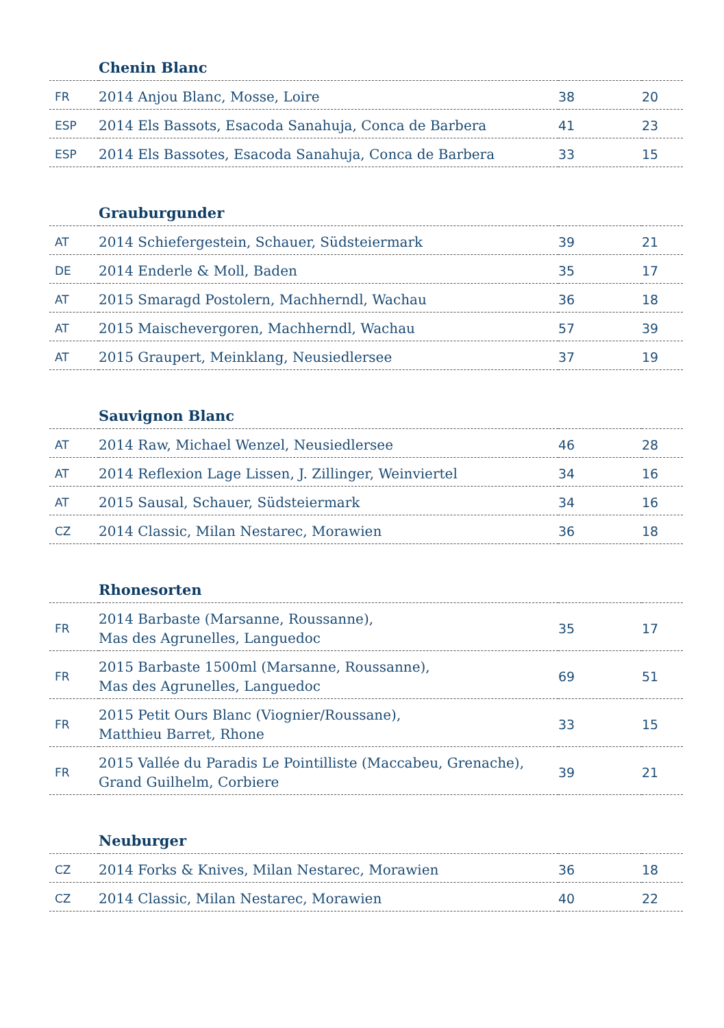| Chenin Blanc | | | |
| --- | --- | --- | --- |
| FR | 2014 Anjou Blanc, Mosse, Loire | 38 | 20 |
| ESP | 2014 Els Bassots, Esacoda Sanahuja, Conca de Barbera | 41 | 23 |
| ESP | 2014 Els Bassotes, Esacoda Sanahuja, Conca de Barbera | 33 | 15 |
| Grauburgunder | | | |
| --- | --- | --- | --- |
| AT | 2014 Schiefergestein, Schauer, Südsteiermark | 39 | 21 |
| DE | 2014 Enderle & Moll, Baden | 35 | 17 |
| AT | 2015 Smaragd Postolern, Machherndl, Wachau | 36 | 18 |
| AT | 2015 Maischevergoren, Machherndl, Wachau | 57 | 39 |
| AT | 2015 Graupert, Meinklang, Neusiedlersee | 37 | 19 |
| Sauvignon Blanc | | | |
| --- | --- | --- | --- |
| AT | 2014 Raw, Michael Wenzel, Neusiedlersee | 46 | 28 |
| AT | 2014 Reflexion Lage Lissen, J. Zillinger, Weinviertel | 34 | 16 |
| AT | 2015 Sausal, Schauer, Südsteiermark | 34 | 16 |
| CZ | 2014 Classic, Milan Nestarec, Morawien | 36 | 18 |
| Rhonesorten | | | |
| --- | --- | --- | --- |
| FR | 2014 Barbaste (Marsanne, Roussanne), Mas des Agrunelles, Languedoc | 35 | 17 |
| FR | 2015 Barbaste 1500ml (Marsanne, Roussanne), Mas des Agrunelles, Languedoc | 69 | 51 |
| FR | 2015 Petit Ours Blanc (Viognier/Roussane), Matthieu Barret, Rhone | 33 | 15 |
| FR | 2015 Vallée du Paradis Le Pointilliste (Maccabeu, Grenache), Grand Guilhelm, Corbiere | 39 | 21 |
| Neuburger | | | |
| --- | --- | --- | --- |
| CZ | 2014 Forks & Knives, Milan Nestarec, Morawien | 36 | 18 |
| CZ | 2014 Classic, Milan Nestarec, Morawien | 40 | 22 |